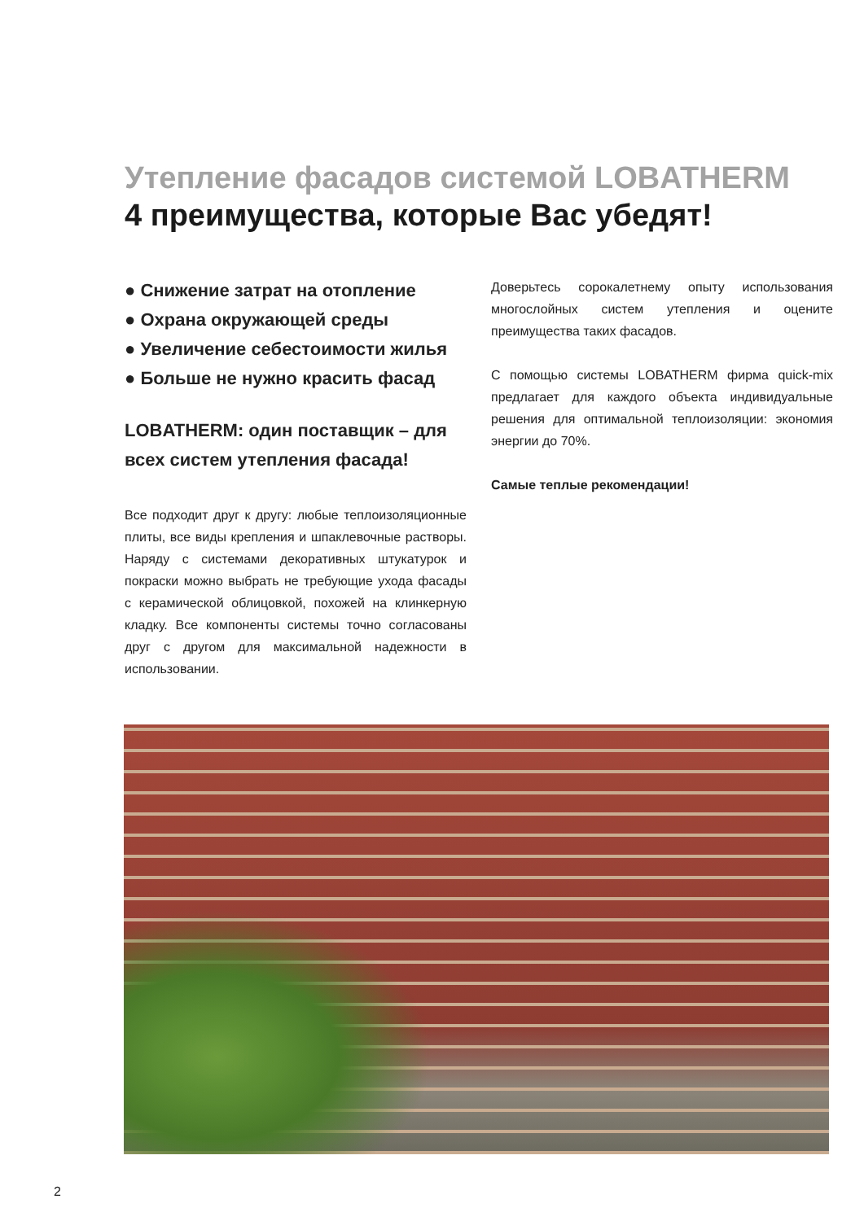Утепление фасадов системой LOBATHERM
4 преимущества, которые Вас убедят!
● Снижение затрат на отопление
● Охрана окружающей среды
● Увеличение себестоимости жилья
● Больше не нужно красить фасад
LOBATHERM: один поставщик – для всех систем утепления фасада!
Все подходит друг к другу: любые теплоизоляционные плиты, все виды крепления и шпаклевочные растворы. Наряду с системами декоративных штукатурок и покраски можно выбрать не требующие ухода фасады с керамической облицовкой, похожей на клинкерную кладку. Все компоненты системы точно согласованы друг с другом для максимальной надежности в использовании.
Доверьтесь сорокалетнему опыту использования многослойных систем утепления и оцените преимущества таких фасадов.
С помощью системы LOBATHERM фирма quick-mix предлагает для каждого объекта индивидуальные решения для оптимальной теплоизоляции: экономия энергии до 70%.
Самые теплые рекомендации!
2